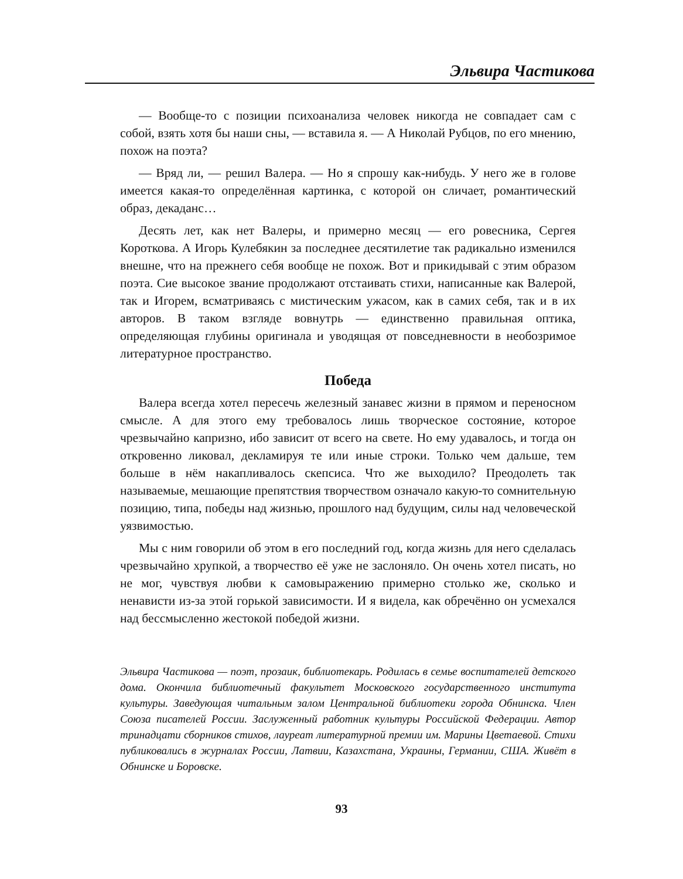Эльвира Частикова
— Вообще-то с позиции психоанализа человек никогда не совпадает сам с собой, взять хотя бы наши сны, — вставила я. — А Николай Рубцов, по его мнению, похож на поэта?
— Вряд ли, — решил Валера. — Но я спрошу как-нибудь. У него же в голове имеется какая-то определённая картинка, с которой он сличает, романтический образ, декаданс…
Десять лет, как нет Валеры, и примерно месяц — его ровесника, Сергея Короткова. А Игорь Кулебякин за последнее десятилетие так радикально изменился внешне, что на прежнего себя вообще не похож. Вот и прикидывай с этим образом поэта. Сие высокое звание продолжают отстаивать стихи, написанные как Валерой, так и Игорем, всматриваясь с мистическим ужасом, как в самих себя, так и в их авторов. В таком взгляде вовнутрь — единственно правильная оптика, определяющая глубины оригинала и уводящая от повседневности в необозримое литературное пространство.
Победа
Валера всегда хотел пересечь железный занавес жизни в прямом и переносном смысле. А для этого ему требовалось лишь творческое состояние, которое чрезвычайно капризно, ибо зависит от всего на свете. Но ему удавалось, и тогда он откровенно ликовал, декламируя те или иные строки. Только чем дальше, тем больше в нём накапливалось скепсиса. Что же выходило? Преодолеть так называемые, мешающие препятствия творчеством означало какую-то сомнительную позицию, типа, победы над жизнью, прошлого над будущим, силы над человеческой уязвимостью.
Мы с ним говорили об этом в его последний год, когда жизнь для него сделалась чрезвычайно хрупкой, а творчество её уже не заслоняло. Он очень хотел писать, но не мог, чувствуя любви к самовыражению примерно столько же, сколько и ненависти из-за этой горькой зависимости. И я видела, как обречённо он усмехался над бессмысленно жестокой победой жизни.
Эльвира Частикова — поэт, прозаик, библиотекарь. Родилась в семье воспитателей детского дома. Окончила библиотечный факультет Московского государственного института культуры. Заведующая читальным залом Центральной библиотеки города Обнинска. Член Союза писателей России. Заслуженный работник культуры Российской Федерации. Автор тринадцати сборников стихов, лауреат литературной премии им. Марины Цветаевой. Стихи публиковались в журналах России, Латвии, Казахстана, Украины, Германии, США. Живёт в Обнинске и Боровске.
93